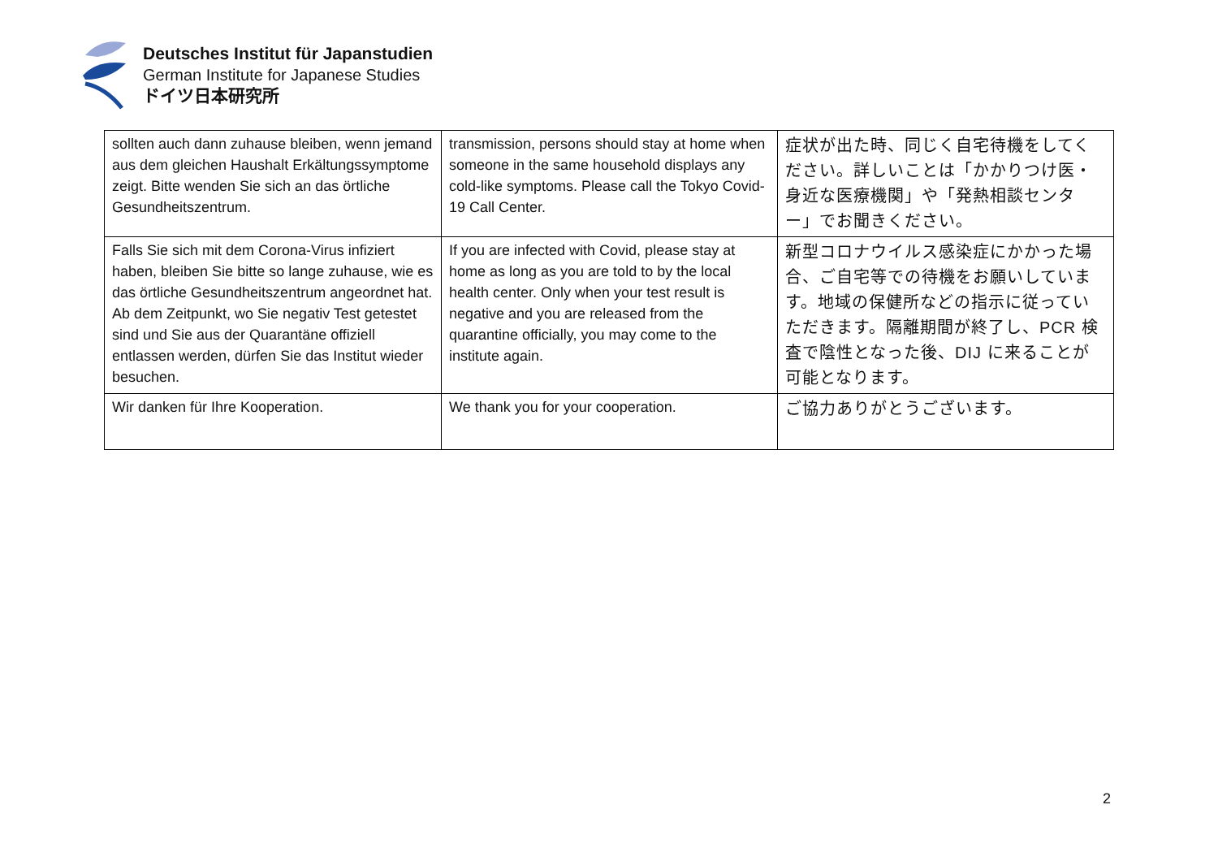Deutsches Institut für Japanstudien
German Institute for Japanese Studies
ドイツ日本研究所
| sollten auch dann zuhause bleiben, wenn jemand aus dem gleichen Haushalt Erkältungssymptome zeigt. Bitte wenden Sie sich an das örtliche Gesundheitszentrum. | transmission, persons should stay at home when someone in the same household displays any cold-like symptoms. Please call the Tokyo Covid-19 Call Center. | 症状が出た時、同じく自宅待機をしてください。詳しいことは「かかりつけ医・身近な医療機関」や「発熱相談センター」でお聞きください。 |
| Falls Sie sich mit dem Corona-Virus infiziert haben, bleiben Sie bitte so lange zuhause, wie es das örtliche Gesundheitszentrum angeordnet hat. Ab dem Zeitpunkt, wo Sie negativ Test getestet sind und Sie aus der Quarantäne offiziell entlassen werden, dürfen Sie das Institut wieder besuchen. | If you are infected with Covid, please stay at home as long as you are told to by the local health center. Only when your test result is negative and you are released from the quarantine officially, you may come to the institute again. | 新型コロナウイルス感染症にかかった場合、ご自宅等での待機をお願いしています。地域の保健所などの指示に従っていただきます。隔離期間が終了し、PCR 検査で陰性となった後、DIJ に来ることが可能となります。 |
| Wir danken für Ihre Kooperation. | We thank you for your cooperation. | ご協力ありがとうございます。 |
2